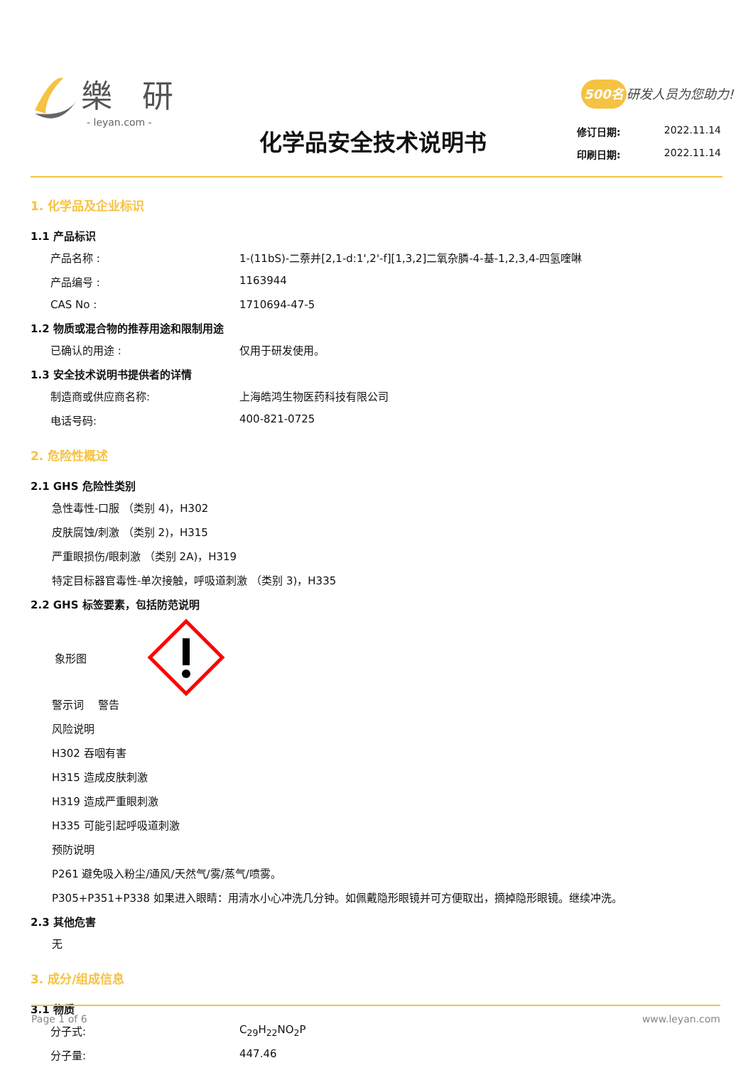樂 研
- leyan.com -
500名 研发人员为您助力!
化学品安全技术说明书
修订日期: 2022.11.14
印刷日期: 2022.11.14
1. 化学品及企业标识
1.1 产品标识
产品名称 : 1-(11bS)-二萘并[2,1-d:1',2'-f][1,3,2]二氧杂膦-4-基-1,2,3,4-四氢喹啉
产品编号 : 1163944
CAS No : 1710694-47-5
1.2 物质或混合物的推荐用途和限制用途
已确认的用途 : 仅用于研发使用。
1.3 安全技术说明书提供者的详情
制造商或供应商名称: 上海皓鸿生物医药科技有限公司
电话号码: 400-821-0725
2. 危险性概述
2.1 GHS 危险性类别
急性毒性-口服 （类别 4)，H302
皮肤腐蚀/刺激 （类别 2)，H315
严重眼损伤/眼刺激 （类别 2A)，H319
特定目标器官毒性-单次接触，呼吸道刺激 （类别 3)，H335
2.2 GHS 标签要素，包括防范说明
象形图
警示词　 警告
风险说明
H302 吞咽有害
H315 造成皮肤刺激
H319 造成严重眼刺激
H335 可能引起呼吸道刺激
预防说明
P261 避免吸入粉尘/通风/天然气/雾/蒸气/喷雾。
P305+P351+P338 如果进入眼睛：用清水小心冲洗几分钟。如佩戴隐形眼镜并可方便取出，摘掉隐形眼镜。继续冲洗。
2.3 其他危害
无
3. 成分/组成信息
3.1 物质
分子式: C<sub>29</sub>H<sub>22</sub>NO<sub>2</sub>P
分子量: 447.46
Page 1 of 6 www.leyan.com